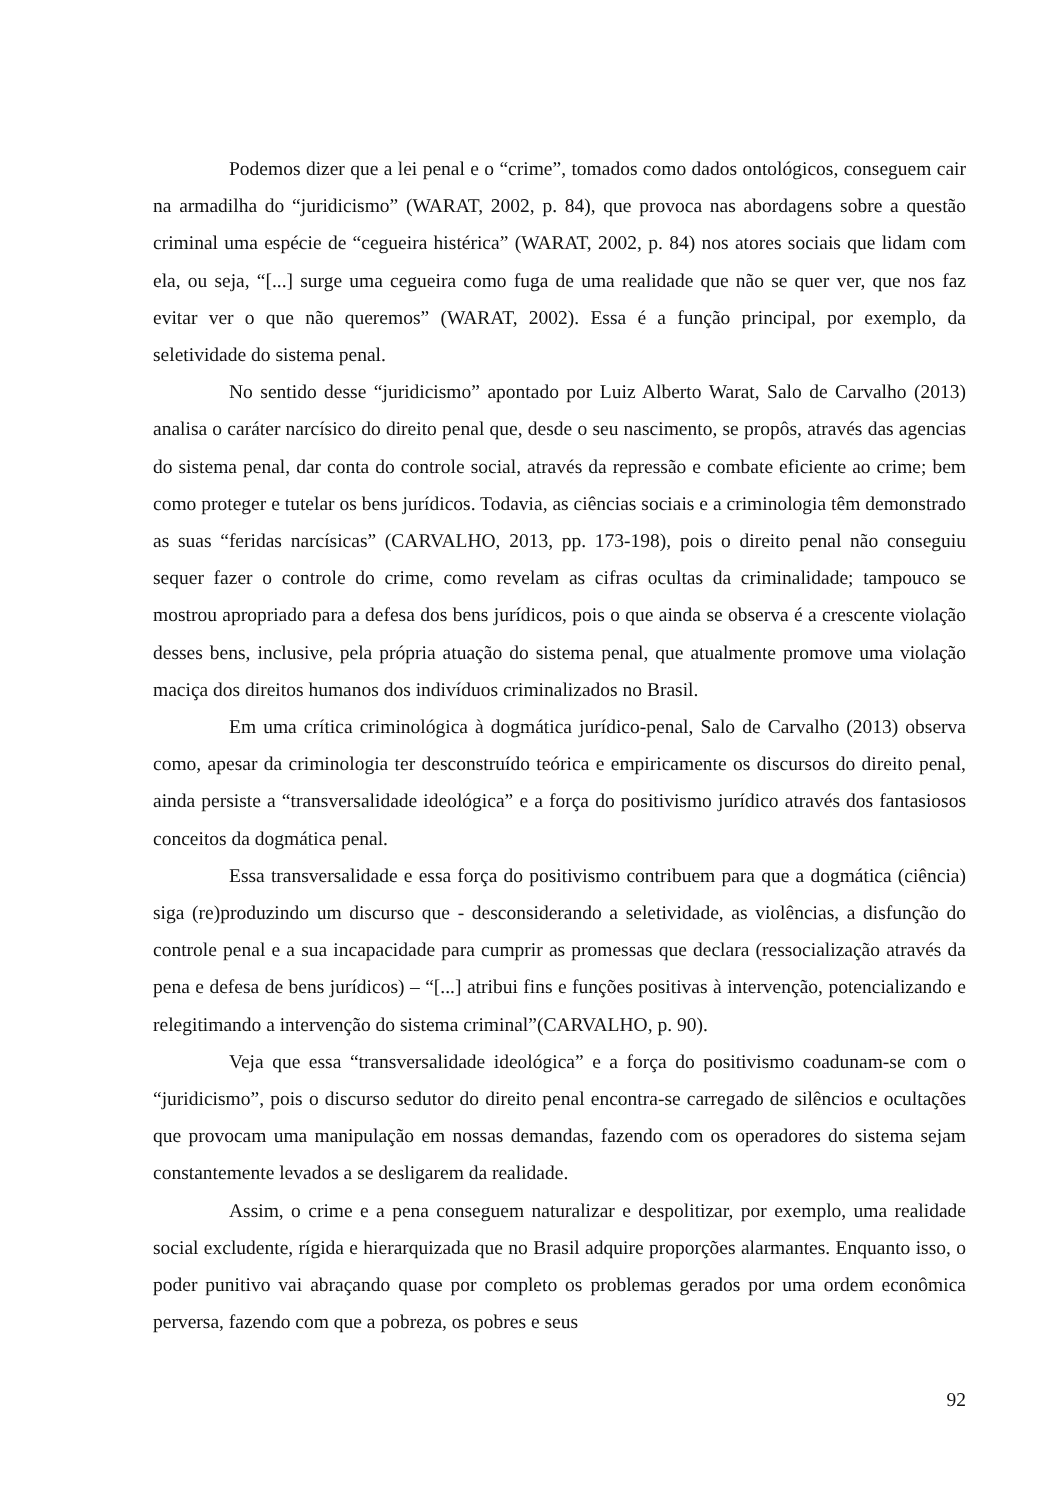Podemos dizer que a lei penal e o “crime”, tomados como dados ontológicos, conseguem cair na armadilha do “juridicismo” (WARAT, 2002, p. 84), que provoca nas abordagens sobre a questão criminal uma espécie de “cegueira histérica” (WARAT, 2002, p. 84) nos atores sociais que lidam com ela, ou seja, “[...] surge uma cegueira como fuga de uma realidade que não se quer ver, que nos faz evitar ver o que não queremos” (WARAT, 2002). Essa é a função principal, por exemplo, da seletividade do sistema penal.
No sentido desse “juridicismo” apontado por Luiz Alberto Warat, Salo de Carvalho (2013) analisa o caráter narcísico do direito penal que, desde o seu nascimento, se propôs, através das agencias do sistema penal, dar conta do controle social, através da repressão e combate eficiente ao crime; bem como proteger e tutelar os bens jurídicos. Todavia, as ciências sociais e a criminologia têm demonstrado as suas “feridas narcísicas” (CARVALHO, 2013, pp. 173-198), pois o direito penal não conseguiu sequer fazer o controle do crime, como revelam as cifras ocultas da criminalidade; tampouco se mostrou apropriado para a defesa dos bens jurídicos, pois o que ainda se observa é a crescente violação desses bens, inclusive, pela própria atuação do sistema penal, que atualmente promove uma violação maciça dos direitos humanos dos indivíduos criminalizados no Brasil.
Em uma crítica criminológica à dogmática jurídico-penal, Salo de Carvalho (2013) observa como, apesar da criminologia ter desconstruído teórica e empiricamente os discursos do direito penal, ainda persiste a “transversalidade ideológica” e a força do positivismo jurídico através dos fantasiosos conceitos da dogmática penal.
Essa transversalidade e essa força do positivismo contribuem para que a dogmática (ciência) siga (re)produzindo um discurso que - desconsiderando a seletividade, as violências, a disfunção do controle penal e a sua incapacidade para cumprir as promessas que declara (ressocialização através da pena e defesa de bens jurídicos) – “[...] atribui fins e funções positivas à intervenção, potencializando e relegitimando a intervenção do sistema criminal”(CARVALHO, p. 90).
Veja que essa “transversalidade ideológica” e a força do positivismo coadunam-se com o “juridicismo”, pois o discurso sedutor do direito penal encontra-se carregado de silêncios e ocultações que provocam uma manipulação em nossas demandas, fazendo com os operadores do sistema sejam constantemente levados a se desligarem da realidade.
Assim, o crime e a pena conseguem naturalizar e despolitizar, por exemplo, uma realidade social excludente, rígida e hierarquizada que no Brasil adquire proporções alarmantes. Enquanto isso, o poder punitivo vai abraçando quase por completo os problemas gerados por uma ordem econômica perversa, fazendo com que a pobreza, os pobres e seus
92